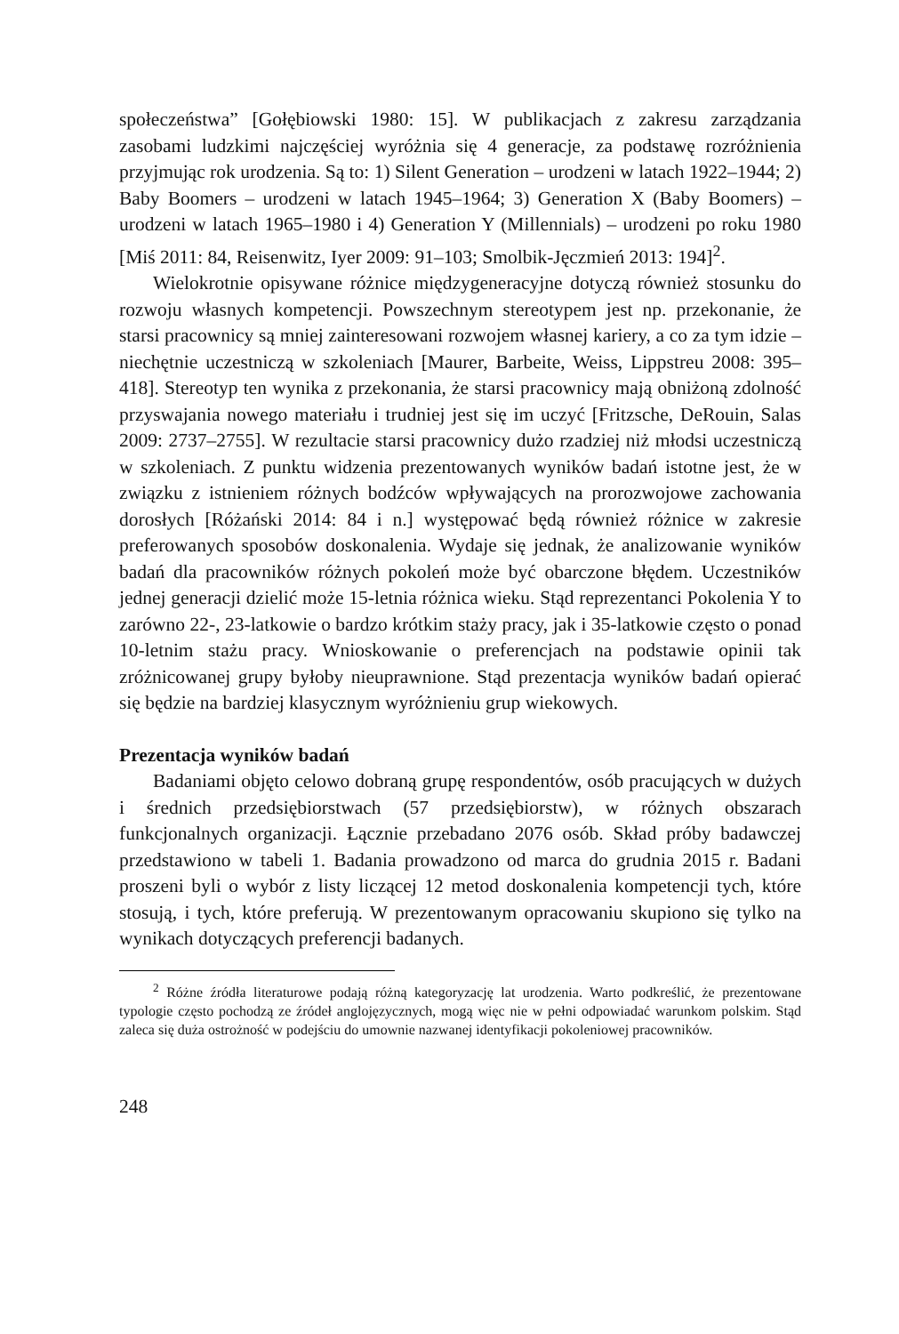społeczeństwa” [Gołębiowski 1980: 15]. W publikacjach z zakresu zarządzania zasobami ludzkimi najczęściej wyróżnia się 4 generacje, za podstawę rozróżnienia przyjmując rok urodzenia. Są to: 1) Silent Generation – urodzeni w latach 1922–1944; 2) Baby Boomers – urodzeni w latach 1945–1964; 3) Generation X (Baby Boomers) – urodzeni w latach 1965–1980 i 4) Generation Y (Millennials) – urodzeni po roku 1980 [Miś 2011: 84, Reisenwitz, Iyer 2009: 91–103; Smolbik-Jęczmień 2013: 194]<sup>2</sup>.
Wielokrotnie opisywane różnice międzygeneracyjne dotyczą również stosunku do rozwoju własnych kompetencji. Powszechnym stereotypem jest np. przekonanie, że starsi pracownicy są mniej zainteresowani rozwojem własnej kariery, a co za tym idzie – niechętnie uczestniczą w szkoleniach [Maurer, Barbeite, Weiss, Lippstreu 2008: 395–418]. Stereotyp ten wynika z przekonania, że starsi pracownicy mają obniżoną zdolność przyswajania nowego materiału i trudniej jest się im uczyć [Fritzsche, DeRouin, Salas 2009: 2737–2755]. W rezultacie starsi pracownicy dużo rzadziej niż młodsi uczestniczą w szkoleniach. Z punktu widzenia prezentowanych wyników badań istotne jest, że w związku z istnieniem różnych bodźców wpływających na prorozwojowe zachowania dorosłych [Różański 2014: 84 i n.] występować będą również różnice w zakresie preferowanych sposobów doskonalenia. Wydaje się jednak, że analizowanie wyników badań dla pracowników różnych pokoleń może być obarczone błędem. Uczestników jednej generacji dzielić może 15-letnia różnica wieku. Stąd reprezentanci Pokolenia Y to zarówno 22-, 23-latkowie o bardzo krótkim staży pracy, jak i 35-latkowie często o ponad 10-letnim stażu pracy. Wnioskowanie o preferencjach na podstawie opinii tak zróżnicowanej grupy byłoby nieuprawnione. Stąd prezentacja wyników badań opierać się będzie na bardziej klasycznym wyróżnieniu grup wiekowych.
Prezentacja wyników badań
Badaniami objęto celowo dobraną grupę respondentów, osób pracujących w dużych i średnich przedsiębiorstwach (57 przedsiębiorstw), w różnych obszarach funkcjonalnych organizacji. Łącznie przebadano 2076 osób. Skład próby badawczej przedstawiono w tabeli 1. Badania prowadzono od marca do grudnia 2015 r. Badani proszeni byli o wybór z listy liczącej 12 metod doskonalenia kompetencji tych, które stosują, i tych, które preferują. W prezentowanym opracowaniu skupiono się tylko na wynikach dotyczących preferencji badanych.
<sup>2</sup> Różne źródła literaturowe podają różną kategoryzację lat urodzenia. Warto podkreślić, że prezentowane typologie często pochodzą ze źródeł anglojęzycznych, mogą więc nie w pełni odpowiadać warunkom polskim. Stąd zaleca się duża ostrożność w podejściu do umownie nazwanej identyfikacji pokoleniowej pracowników.
248